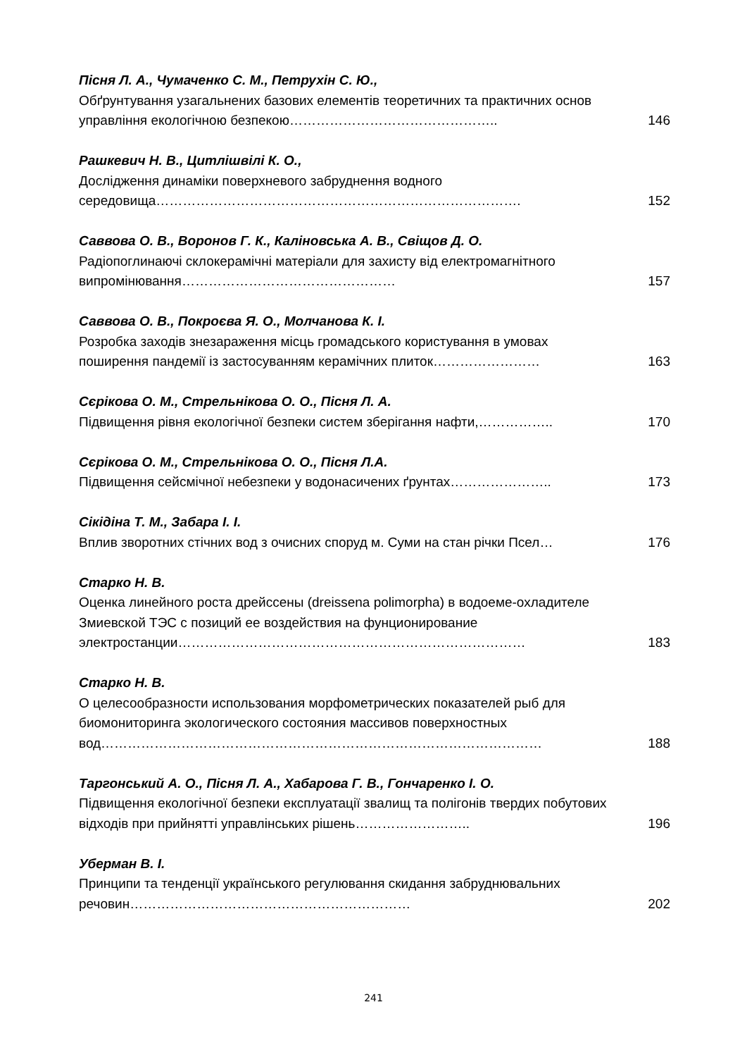Пісня Л. А., Чумаченко С. М., Петрухін С. Ю.,
Обґрунтування узагальнених базових елементів теоретичних та практичних основ управління екологічною безпекою………………………………………..
146
Рашкевич Н. В., Цитлішвілі К. О.,
Дослідження динаміки поверхневого забруднення водного середовища……………………………………………………………………….
152
Саввова О. В., Воронов Г. К., Каліновська А. В., Свіщов Д. О.
Радіопоглинаючі склокерамічні матеріали для захисту від електромагнітного випромінювання…………………………………………
157
Саввова О. В., Покроєва Я. О., Молчанова К. І.
Розробка заходів знезараження місць громадського користування в умовах поширення пандемії із застосуванням керамічних плиток……………………
163
Сєрікова О. М., Стрельнікова О. О., Пісня Л. А.
Підвищення рівня екологічної безпеки систем зберігання нафти,……………..
170
Сєрікова О. М., Стрельнікова О. О., Пісня Л.А.
Підвищення сейсмічної небезпеки у водонасичених ґрунтах…………………..
173
Сікідіна Т. М., Забара І. І.
Вплив зворотних стічних вод з очисних споруд м. Суми на стан річки Псел…
176
Старко Н. В.
Оценка линейного роста дрейссены (dreissena polimorpha) в водоеме-охладителе Змиевской ТЭС с позиций ее воздействия на фунционирование электростанции……………………………………………………………………
183
Старко Н. В.
О целесообразности использования морфометрических показателей рыб для биомониторинга экологического состояния массивов поверхностных вод………………………………………………………………………………………
188
Таргонський А. О., Пісня Л. А., Хабарова Г. В., Гончаренко І. О.
Підвищення екологічної безпеки експлуатації звалищ та полігонів твердих побутових відходів при прийнятті управлінських рішень……………………..
196
Уберман В. І.
Принципи та тенденції українського регулювання скидання забруднювальних речовин………………………………………………………
202
241